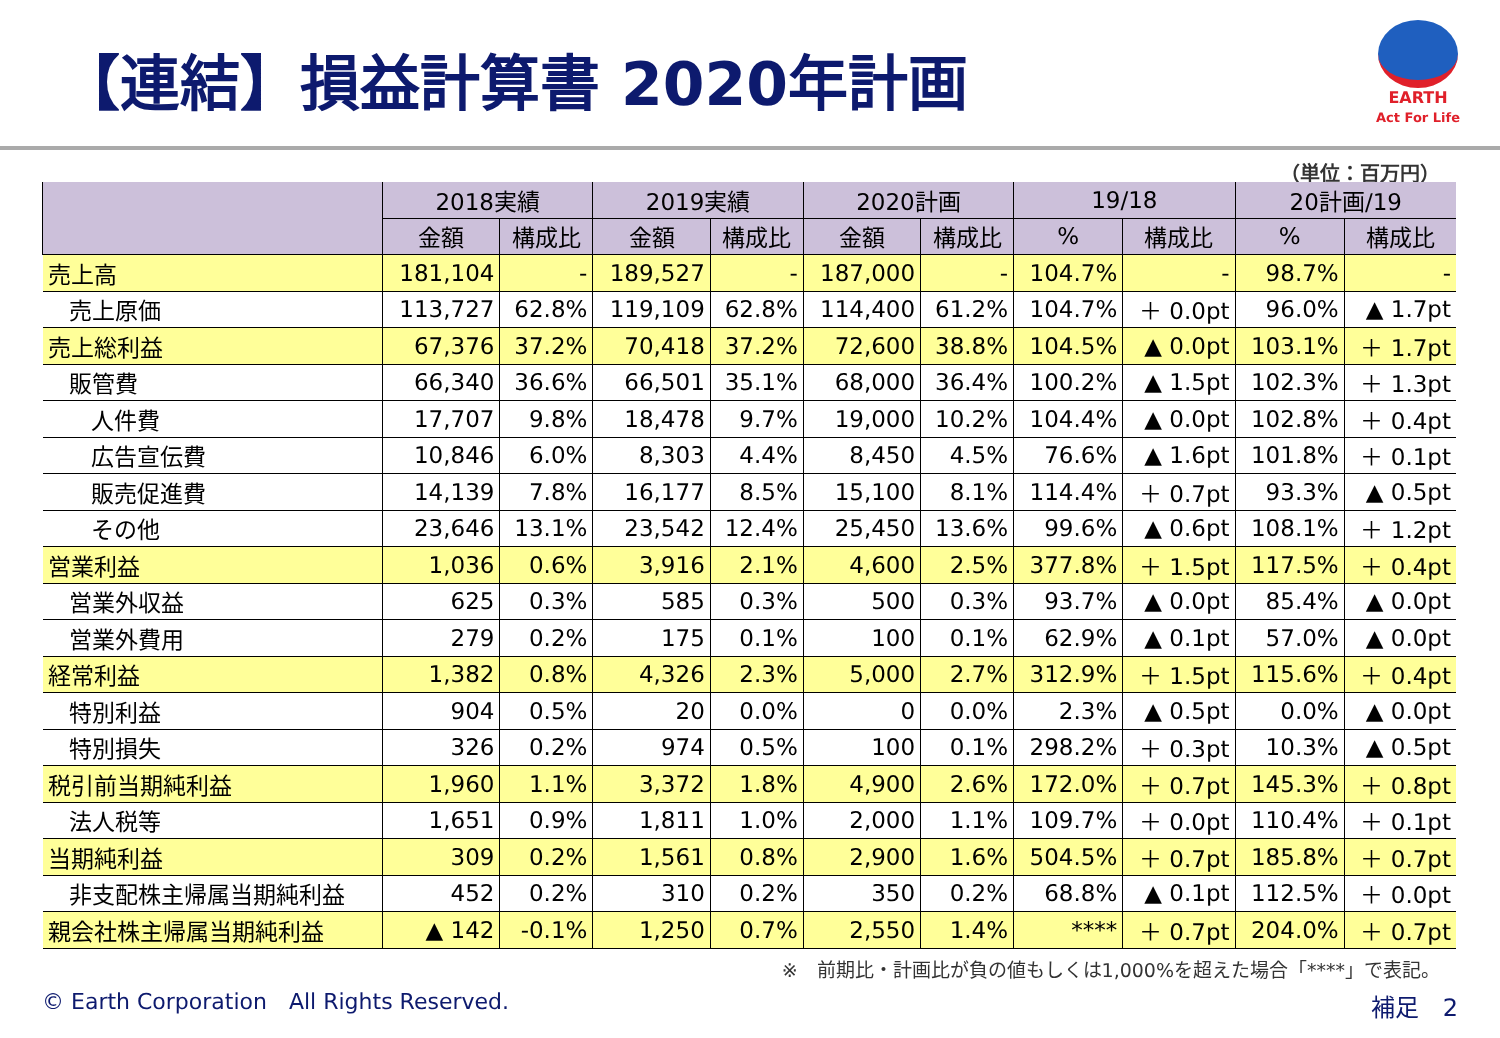【連結】損益計算書 2020年計画
EARTH
Act For Life
（単位：百万円）
| | 2018実績 | | 2019実績 | | 2020計画 | | 19/18 | | 20計画/19 | |
| --- | --- | --- | --- | --- | --- | --- | --- | --- | --- | --- |
| | 金額 | 構成比 | 金額 | 構成比 | 金額 | 構成比 | % | 構成比 | % | 構成比 |
| 売上高 | 181,104 | - | 189,527 | - | 187,000 | - | 104.7% | - | 98.7% | - |
| 売上原価 | 113,727 | 62.8% | 119,109 | 62.8% | 114,400 | 61.2% | 104.7% | ＋ 0.0pt | 96.0% | ▲ 1.7pt |
| 売上総利益 | 67,376 | 37.2% | 70,418 | 37.2% | 72,600 | 38.8% | 104.5% | ▲ 0.0pt | 103.1% | ＋ 1.7pt |
| 販管費 | 66,340 | 36.6% | 66,501 | 35.1% | 68,000 | 36.4% | 100.2% | ▲ 1.5pt | 102.3% | ＋ 1.3pt |
| 人件費 | 17,707 | 9.8% | 18,478 | 9.7% | 19,000 | 10.2% | 104.4% | ▲ 0.0pt | 102.8% | ＋ 0.4pt |
| 広告宣伝費 | 10,846 | 6.0% | 8,303 | 4.4% | 8,450 | 4.5% | 76.6% | ▲ 1.6pt | 101.8% | ＋ 0.1pt |
| 販売促進費 | 14,139 | 7.8% | 16,177 | 8.5% | 15,100 | 8.1% | 114.4% | ＋ 0.7pt | 93.3% | ▲ 0.5pt |
| その他 | 23,646 | 13.1% | 23,542 | 12.4% | 25,450 | 13.6% | 99.6% | ▲ 0.6pt | 108.1% | ＋ 1.2pt |
| 営業利益 | 1,036 | 0.6% | 3,916 | 2.1% | 4,600 | 2.5% | 377.8% | ＋ 1.5pt | 117.5% | ＋ 0.4pt |
| 営業外収益 | 625 | 0.3% | 585 | 0.3% | 500 | 0.3% | 93.7% | ▲ 0.0pt | 85.4% | ▲ 0.0pt |
| 営業外費用 | 279 | 0.2% | 175 | 0.1% | 100 | 0.1% | 62.9% | ▲ 0.1pt | 57.0% | ▲ 0.0pt |
| 経常利益 | 1,382 | 0.8% | 4,326 | 2.3% | 5,000 | 2.7% | 312.9% | ＋ 1.5pt | 115.6% | ＋ 0.4pt |
| 特別利益 | 904 | 0.5% | 20 | 0.0% | 0 | 0.0% | 2.3% | ▲ 0.5pt | 0.0% | ▲ 0.0pt |
| 特別損失 | 326 | 0.2% | 974 | 0.5% | 100 | 0.1% | 298.2% | ＋ 0.3pt | 10.3% | ▲ 0.5pt |
| 税引前当期純利益 | 1,960 | 1.1% | 3,372 | 1.8% | 4,900 | 2.6% | 172.0% | ＋ 0.7pt | 145.3% | ＋ 0.8pt |
| 法人税等 | 1,651 | 0.9% | 1,811 | 1.0% | 2,000 | 1.1% | 109.7% | ＋ 0.0pt | 110.4% | ＋ 0.1pt |
| 当期純利益 | 309 | 0.2% | 1,561 | 0.8% | 2,900 | 1.6% | 504.5% | ＋ 0.7pt | 185.8% | ＋ 0.7pt |
| 非支配株主帰属当期純利益 | 452 | 0.2% | 310 | 0.2% | 350 | 0.2% | 68.8% | ▲ 0.1pt | 112.5% | ＋ 0.0pt |
| 親会社株主帰属当期純利益 | ▲ 142 | -0.1% | 1,250 | 0.7% | 2,550 | 1.4% | **** | ＋ 0.7pt | 204.0% | ＋ 0.7pt |
※　前期比・計画比が負の値もしくは1,000%を超えた場合「****」で表記。
© Earth Corporation　All Rights Reserved.
補足　2